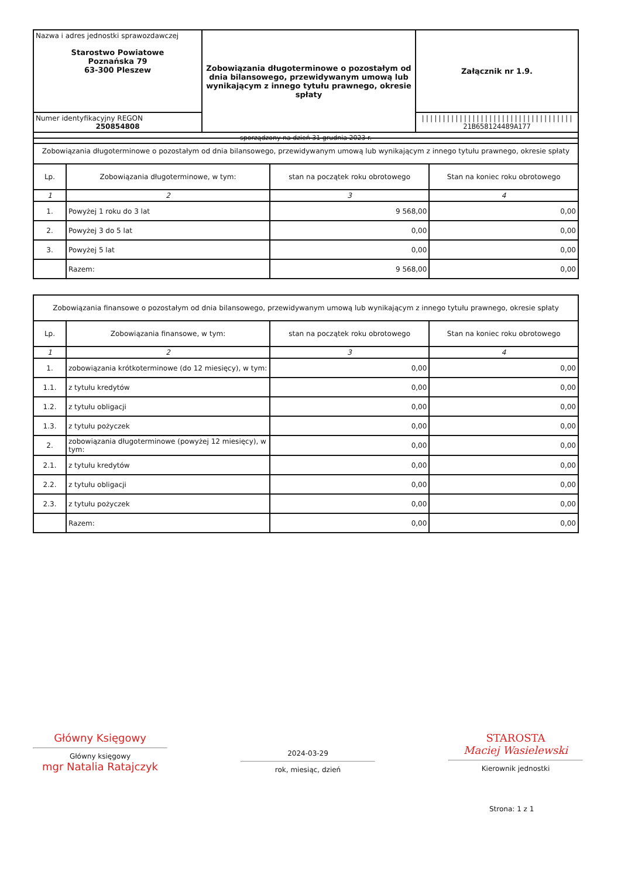| Nazwa i adres jednostki sprawozdawczej Starostwo Powiatowe Poznańska 79 63-300 Pleszew | Zobowiązania długoterminowe o pozostałym od dnia bilansowego, przewidywanym umową lub wynikającym z innego tytułu prawnego, okresie spłaty | Załącznik nr 1.9. |
| Numer identyfikacyjny REGON 250854808 | | //////////////////////////////////// 21B658124489A177 |
| sporządzony na dzień 31 grudnia 2023 r. | | |
| Zobowiązania długoterminowe o pozostałym od dnia bilansowego, przewidywanym umową lub wynikającym z innego tytułu prawnego, okresie spłaty | | | |
| Lp. | Zobowiązania długoterminowe, w tym: | stan na początek roku obrotowego | Stan na koniec roku obrotowego |
| 1 | 2 | 3 | 4 |
| 1. | Powyżej 1 roku do 3 lat | 9 568,00 | 0,00 |
| 2. | Powyżej 3 do 5 lat | 0,00 | 0,00 |
| 3. | Powyżej 5 lat | 0,00 | 0,00 |
| | Razem: | 9 568,00 | 0,00 |
| Zobowiązania finansowe o pozostałym od dnia bilansowego, przewidywanym umową lub wynikającym z innego tytułu prawnego, okresie spłaty | | | |
| Lp. | Zobowiązania finansowe, w tym: | stan na początek roku obrotowego | Stan na koniec roku obrotowego |
| 1 | 2 | 3 | 4 |
| 1. | zobowiązania krótkoterminowe (do 12 miesięcy), w tym: | 0,00 | 0,00 |
| 1.1. | z tytułu kredytów | 0,00 | 0,00 |
| 1.2. | z tytułu obligacji | 0,00 | 0,00 |
| 1.3. | z tytułu pożyczek | 0,00 | 0,00 |
| 2. | zobowiązania długoterminowe (powyżej 12 miesięcy), w tym: | 0,00 | 0,00 |
| 2.1. | z tytułu kredytów | 0,00 | 0,00 |
| 2.2. | z tytułu obligacji | 0,00 | 0,00 |
| 2.3. | z tytułu pożyczek | 0,00 | 0,00 |
| | Razem: | 0,00 | 0,00 |
Główny Księgowy
Główny księgowy
mgr Natalia Ratajczyk
2024-03-29
rok, miesiąc, dzień
STAROSTA
Maciej Wasielewski
Kierownik jednostki
Strona: 1 z 1